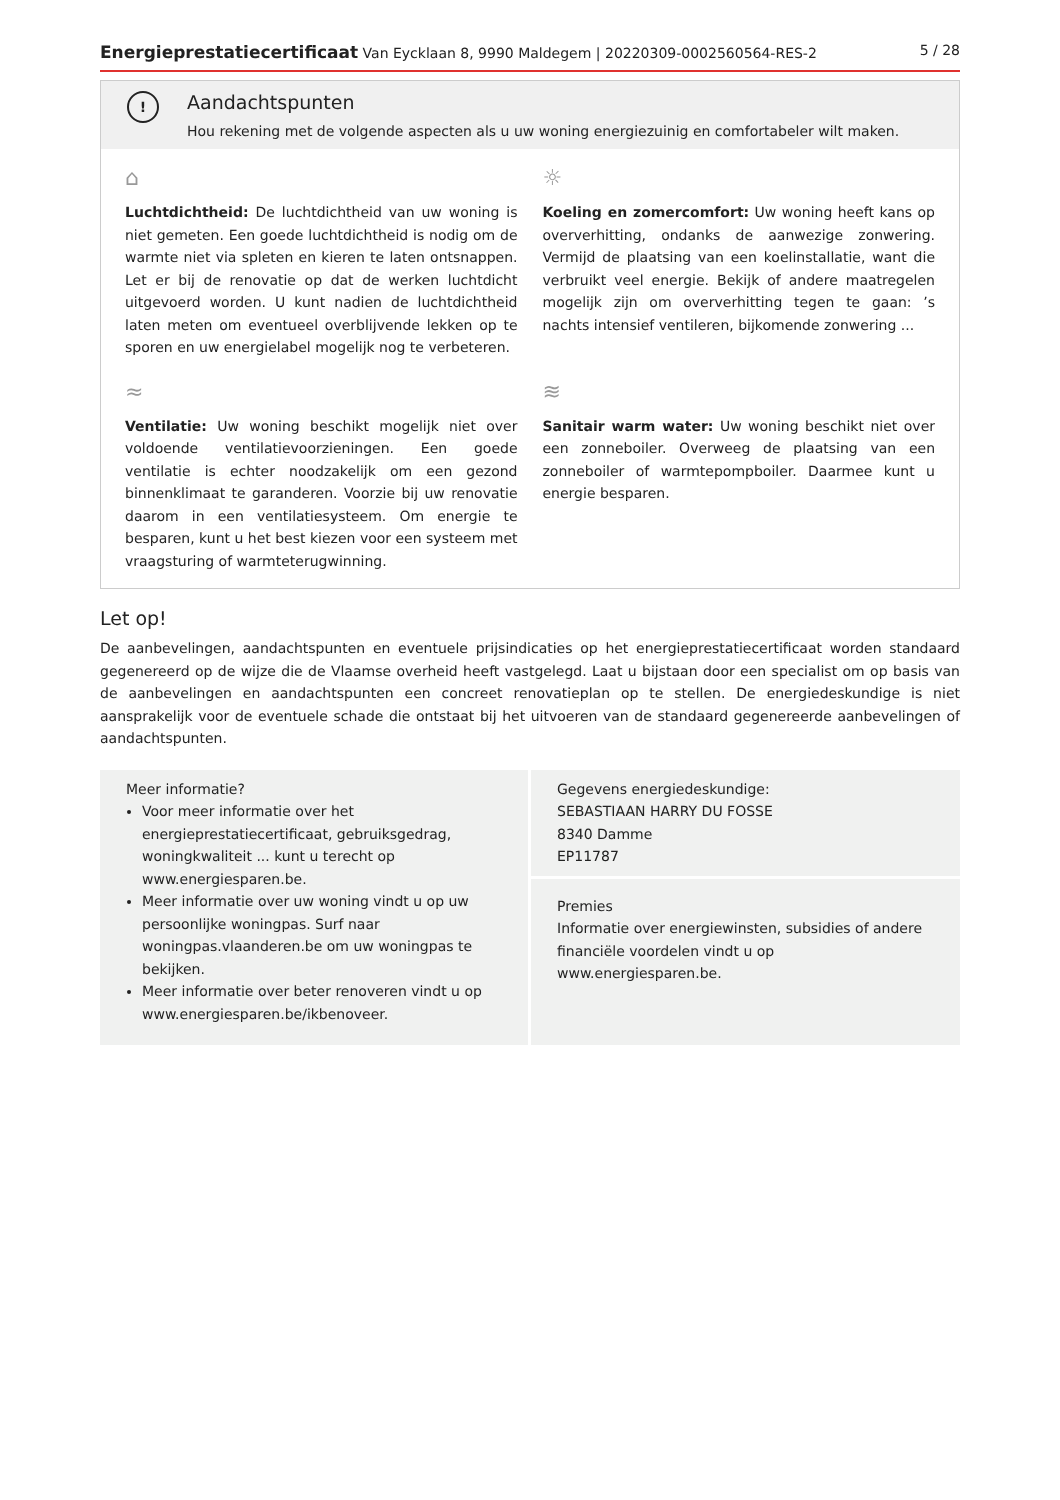Energieprestatiecertificaat Van Eycklaan 8, 9990 Maldegem | 20220309-0002560564-RES-2 5 / 28
!
Aandachtspunten
Hou rekening met de volgende aspecten als u uw woning energiezuinig en comfortabeler wilt maken.
⌂
Luchtdichtheid: De luchtdichtheid van uw woning is niet gemeten. Een goede luchtdichtheid is nodig om de warmte niet via spleten en kieren te laten ontsnappen. Let er bij de renovatie op dat de werken luchtdicht uitgevoerd worden. U kunt nadien de luchtdichtheid laten meten om eventueel overblijvende lekken op te sporen en uw energielabel mogelijk nog te verbeteren.
☼
Koeling en zomercomfort: Uw woning heeft kans op oververhitting, ondanks de aanwezige zonwering. Vermijd de plaatsing van een koelinstallatie, want die verbruikt veel energie. Bekijk of andere maatregelen mogelijk zijn om oververhitting tegen te gaan: ’s nachts intensief ventileren, bijkomende zonwering ...
≈
Ventilatie: Uw woning beschikt mogelijk niet over voldoende ventilatievoorzieningen. Een goede ventilatie is echter noodzakelijk om een gezond binnenklimaat te garanderen. Voorzie bij uw renovatie daarom in een ventilatiesysteem. Om energie te besparen, kunt u het best kiezen voor een systeem met vraagsturing of warmteterugwinning.
≋
Sanitair warm water: Uw woning beschikt niet over een zonneboiler. Overweeg de plaatsing van een zonneboiler of warmtepompboiler. Daarmee kunt u energie besparen.
Let op!
De aanbevelingen, aandachtspunten en eventuele prijsindicaties op het energieprestatiecertificaat worden standaard gegenereerd op de wijze die de Vlaamse overheid heeft vastgelegd. Laat u bijstaan door een specialist om op basis van de aanbevelingen en aandachtspunten een concreet renovatieplan op te stellen. De energiedeskundige is niet aansprakelijk voor de eventuele schade die ontstaat bij het uitvoeren van de standaard gegenereerde aanbevelingen of aandachtspunten.
Meer informatie?
Voor meer informatie over het energieprestatiecertificaat, gebruiksgedrag, woningkwaliteit ... kunt u terecht op www.energiesparen.be.
Meer informatie over uw woning vindt u op uw persoonlijke woningpas. Surf naar woningpas.vlaanderen.be om uw woningpas te bekijken.
Meer informatie over beter renoveren vindt u op www.energiesparen.be/ikbenoveer.
Gegevens energiedeskundige:
SEBASTIAAN HARRY DU FOSSE
8340 Damme
EP11787
Premies
Informatie over energiewinsten, subsidies of andere financiële voordelen vindt u op www.energiesparen.be.